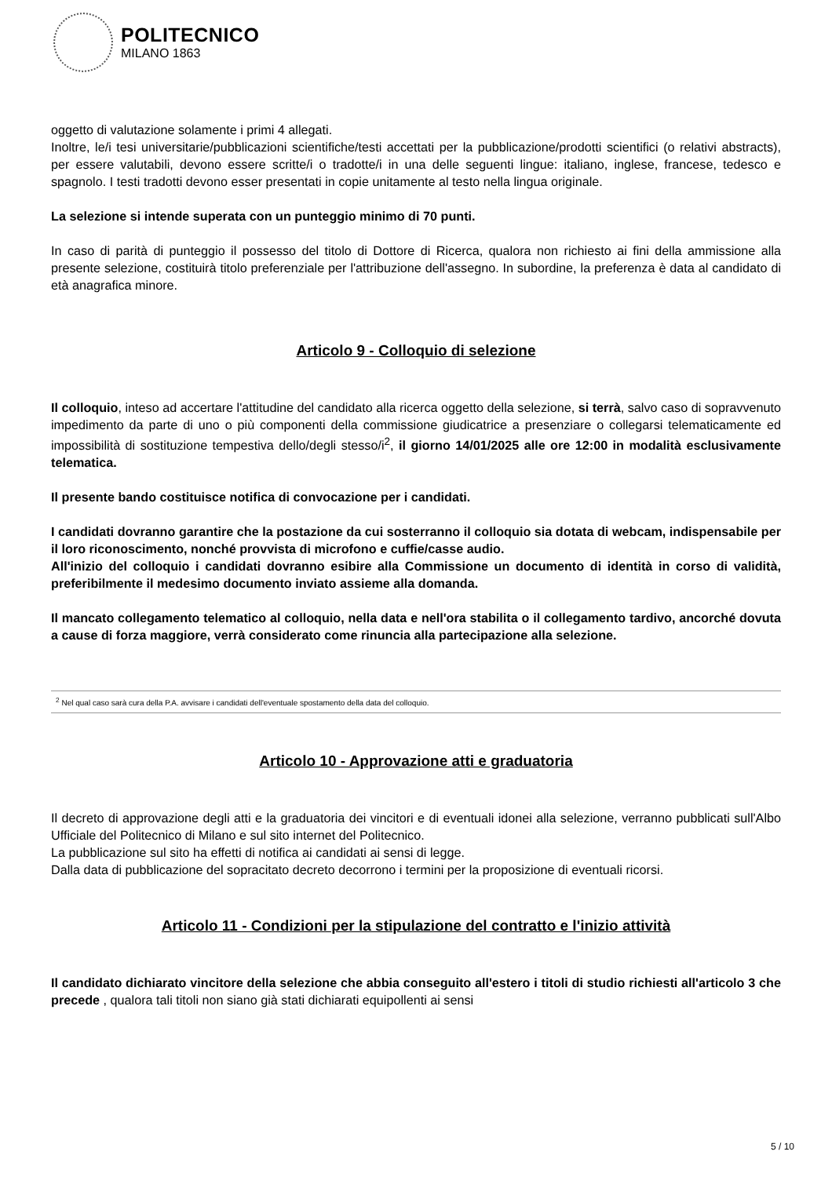POLITECNICO
MILANO 1863
oggetto di valutazione solamente i primi 4 allegati.
Inoltre, le/i tesi universitarie/pubblicazioni scientifiche/testi accettati per la pubblicazione/prodotti scientifici (o relativi abstracts), per essere valutabili, devono essere scritte/i o tradotte/i in una delle seguenti lingue: italiano, inglese, francese, tedesco e spagnolo. I testi tradotti devono esser presentati in copie unitamente al testo nella lingua originale.
La selezione si intende superata con un punteggio minimo di 70 punti.
In caso di parità di punteggio il possesso del titolo di Dottore di Ricerca, qualora non richiesto ai fini della ammissione alla presente selezione, costituirà titolo preferenziale per l'attribuzione dell'assegno. In subordine, la preferenza è data al candidato di età anagrafica minore.
Articolo 9 - Colloquio di selezione
Il colloquio, inteso ad accertare l'attitudine del candidato alla ricerca oggetto della selezione, si terrà, salvo caso di sopravvenuto impedimento da parte di uno o più componenti della commissione giudicatrice a presenziare o collegarsi telematicamente ed impossibilità di sostituzione tempestiva dello/degli stesso/i<sup>2</sup>, il giorno 14/01/2025 alle ore 12:00 in modalità esclusivamente telematica.
Il presente bando costituisce notifica di convocazione per i candidati.
I candidati dovranno garantire che la postazione da cui sosterranno il colloquio sia dotata di webcam, indispensabile per il loro riconoscimento, nonché provvista di microfono e cuffie/casse audio.
All'inizio del colloquio i candidati dovranno esibire alla Commissione un documento di identità in corso di validità, preferibilmente il medesimo documento inviato assieme alla domanda.
Il mancato collegamento telematico al colloquio, nella data e nell'ora stabilita o il collegamento tardivo, ancorché dovuta a cause di forza maggiore, verrà considerato come rinuncia alla partecipazione alla selezione.
<sup>2</sup> Nel qual caso sarà cura della P.A. avvisare i candidati dell'eventuale spostamento della data del colloquio.
Articolo 10 - Approvazione atti e graduatoria
Il decreto di approvazione degli atti e la graduatoria dei vincitori e di eventuali idonei alla selezione, verranno pubblicati sull'Albo Ufficiale del Politecnico di Milano e sul sito internet del Politecnico.
La pubblicazione sul sito ha effetti di notifica ai candidati ai sensi di legge.
Dalla data di pubblicazione del sopracitato decreto decorrono i termini per la proposizione di eventuali ricorsi.
Articolo 11 - Condizioni per la stipulazione del contratto e l'inizio attività
Il candidato dichiarato vincitore della selezione che abbia conseguito all'estero i titoli di studio richiesti all'articolo 3 che precede , qualora tali titoli non siano già stati dichiarati equipollenti ai sensi
5 / 10